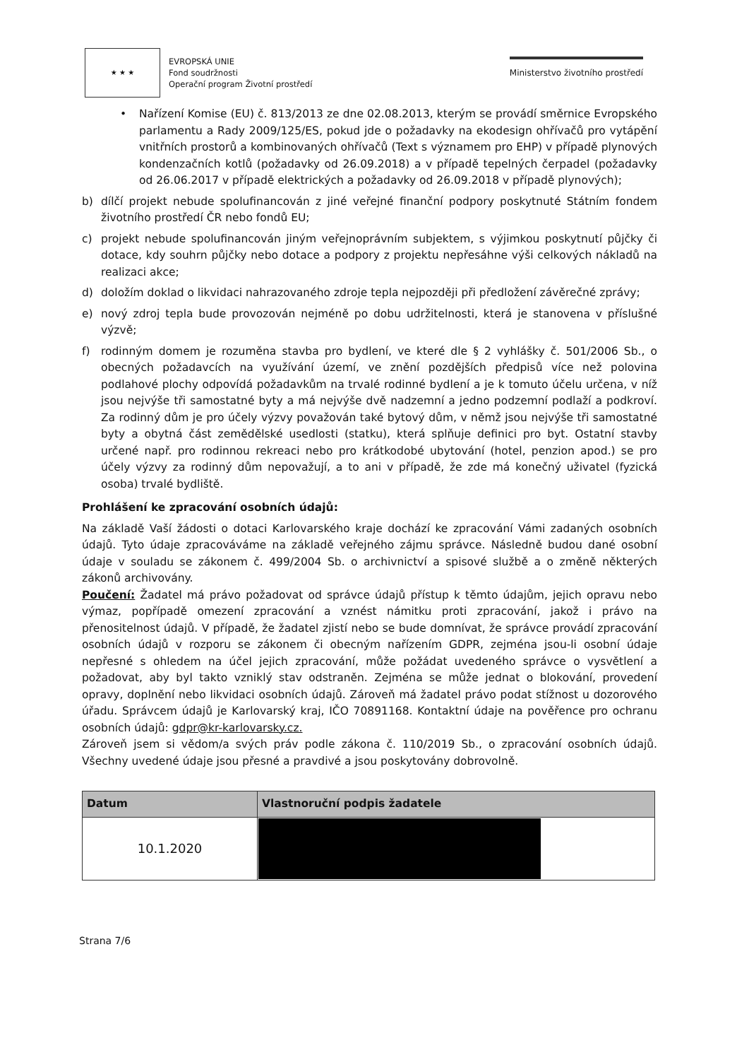★ ★ ★
EVROPSKÁ UNIE
Fond soudržnosti
Operační program Životní prostředí
Ministerstvo životního prostředí
• Nařízení Komise (EU) č. 813/2013 ze dne 02.08.2013, kterým se provádí směrnice Evropského parlamentu a Rady 2009/125/ES, pokud jde o požadavky na ekodesign ohřívačů pro vytápění vnitřních prostorů a kombinovaných ohřívačů (Text s významem pro EHP) v případě plynových kondenzačních kotlů (požadavky od 26.09.2018) a v případě tepelných čerpadel (požadavky od 26.06.2017 v případě elektrických a požadavky od 26.09.2018 v případě plynových);
b) dílčí projekt nebude spolufinancován z jiné veřejné finanční podpory poskytnuté Státním fondem životního prostředí ČR nebo fondů EU;
c) projekt nebude spolufinancován jiným veřejnoprávním subjektem, s výjimkou poskytnutí půjčky či dotace, kdy souhrn půjčky nebo dotace a podpory z projektu nepřesáhne výši celkových nákladů na realizaci akce;
d) doložím doklad o likvidaci nahrazovaného zdroje tepla nejpozději při předložení závěrečné zprávy;
e) nový zdroj tepla bude provozován nejméně po dobu udržitelnosti, která je stanovena v příslušné výzvě;
f) rodinným domem je rozuměna stavba pro bydlení, ve které dle § 2 vyhlášky č. 501/2006 Sb., o obecných požadavcích na využívání území, ve znění pozdějších předpisů více než polovina podlahové plochy odpovídá požadavkům na trvalé rodinné bydlení a je k tomuto účelu určena, v níž jsou nejvýše tři samostatné byty a má nejvýše dvě nadzemní a jedno podzemní podlaží a podkroví. Za rodinný dům je pro účely výzvy považován také bytový dům, v němž jsou nejvýše tři samostatné byty a obytná část zemědělské usedlosti (statku), která splňuje definici pro byt. Ostatní stavby určené např. pro rodinnou rekreaci nebo pro krátkodobé ubytování (hotel, penzion apod.) se pro účely výzvy za rodinný dům nepovažují, a to ani v případě, že zde má konečný uživatel (fyzická osoba) trvalé bydliště.
Prohlášení ke zpracování osobních údajů:
Na základě Vaší žádosti o dotaci Karlovarského kraje dochází ke zpracování Vámi zadaných osobních údajů. Tyto údaje zpracováváme na základě veřejného zájmu správce. Následně budou dané osobní údaje v souladu se zákonem č. 499/2004 Sb. o archivnictví a spisové službě a o změně některých zákonů archivovány.
Poučení: Žadatel má právo požadovat od správce údajů přístup k těmto údajům, jejich opravu nebo výmaz, popřípadě omezení zpracování a vznést námitku proti zpracování, jakož i právo na přenositelnost údajů. V případě, že žadatel zjistí nebo se bude domnívat, že správce provádí zpracování osobních údajů v rozporu se zákonem či obecným nařízením GDPR, zejména jsou-li osobní údaje nepřesné s ohledem na účel jejich zpracování, může požádat uvedeného správce o vysvětlení a požadovat, aby byl takto vzniklý stav odstraněn. Zejména se může jednat o blokování, provedení opravy, doplnění nebo likvidaci osobních údajů. Zároveň má žadatel právo podat stížnost u dozorového úřadu. Správcem údajů je Karlovarský kraj, IČO 70891168. Kontaktní údaje na pověřence pro ochranu osobních údajů: gdpr@kr-karlovarsky.cz.
Zároveň jsem si vědom/a svých práv podle zákona č. 110/2019 Sb., o zpracování osobních údajů. Všechny uvedené údaje jsou přesné a pravdivé a jsou poskytovány dobrovolně.
| Datum | Vlastnoruční podpis žadatele |
| --- | --- |
| 10.1.2020 | |
Strana 7/6